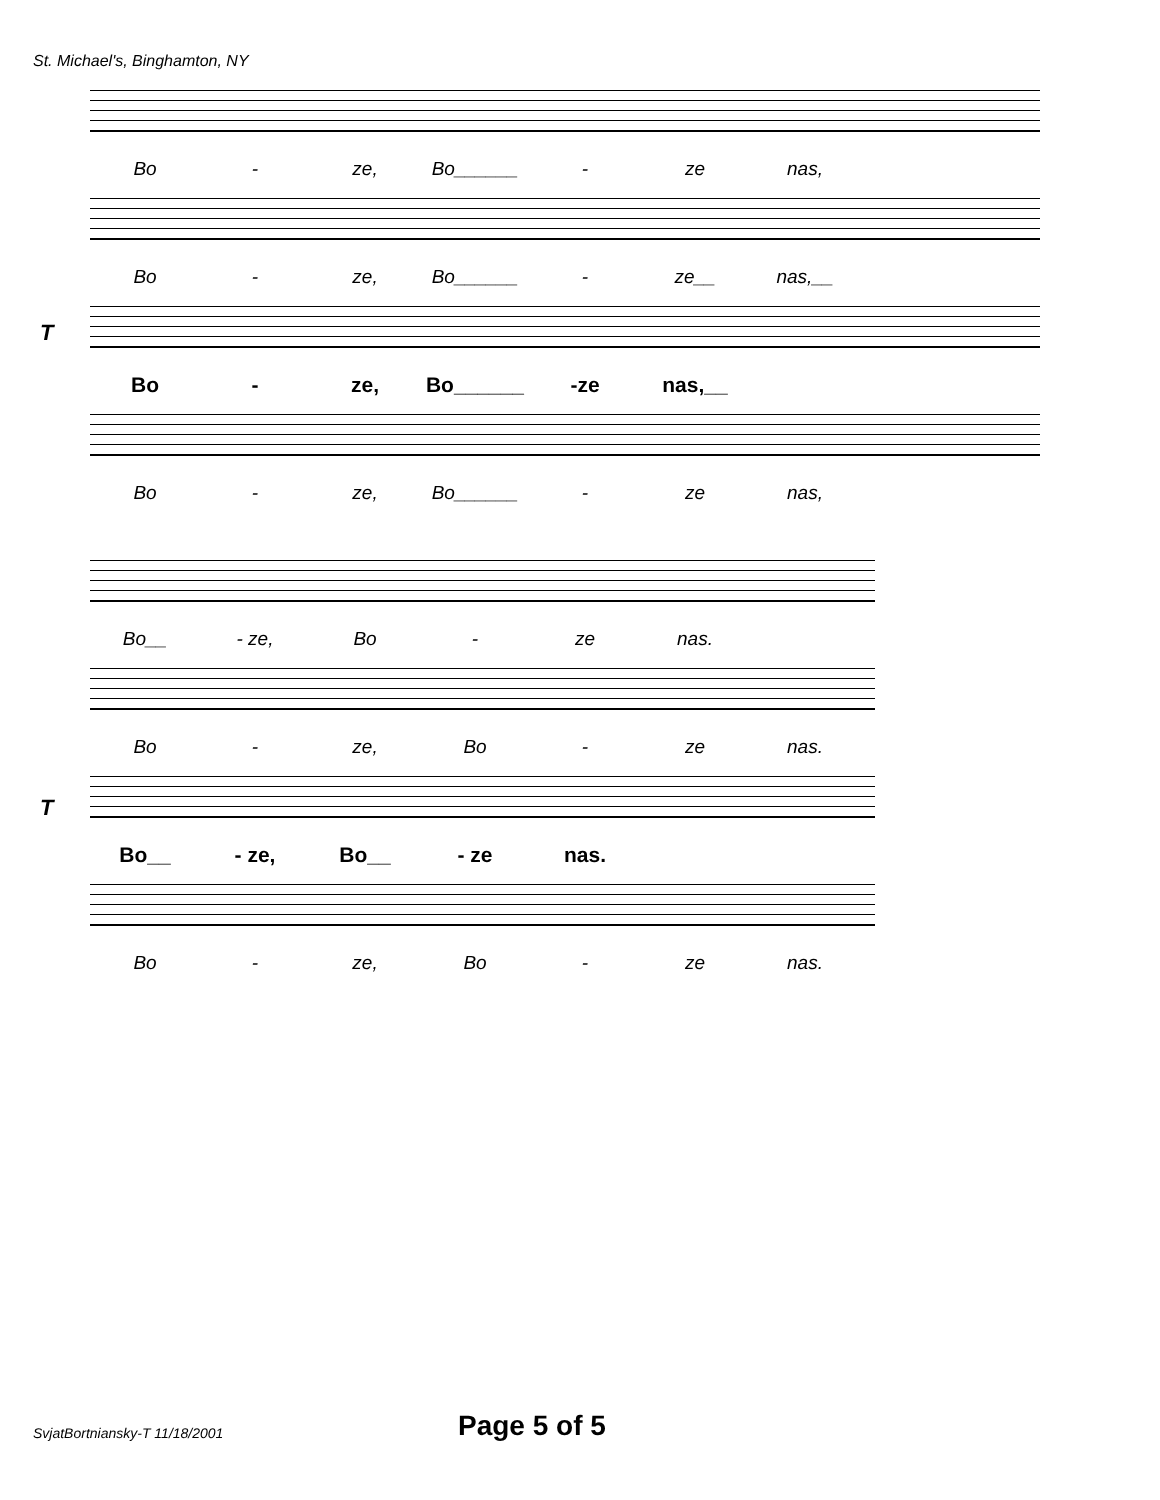St. Michael's, Binghamton, NY
Bo - ze, Bo______ - ze nas,
Bo - ze, Bo______ - ze__ nas,__
Bo - ze, Bo______ -ze nas,__
Bo - ze, Bo______ - ze nas,
T
Bo__ - ze, Bo - ze nas.
Bo - ze, Bo - ze nas.
Bo__ - ze, Bo__ - ze nas.
Bo - ze, Bo - ze nas.
T
SvjatBortniansky-T 11/18/2001 Page 5 of 5